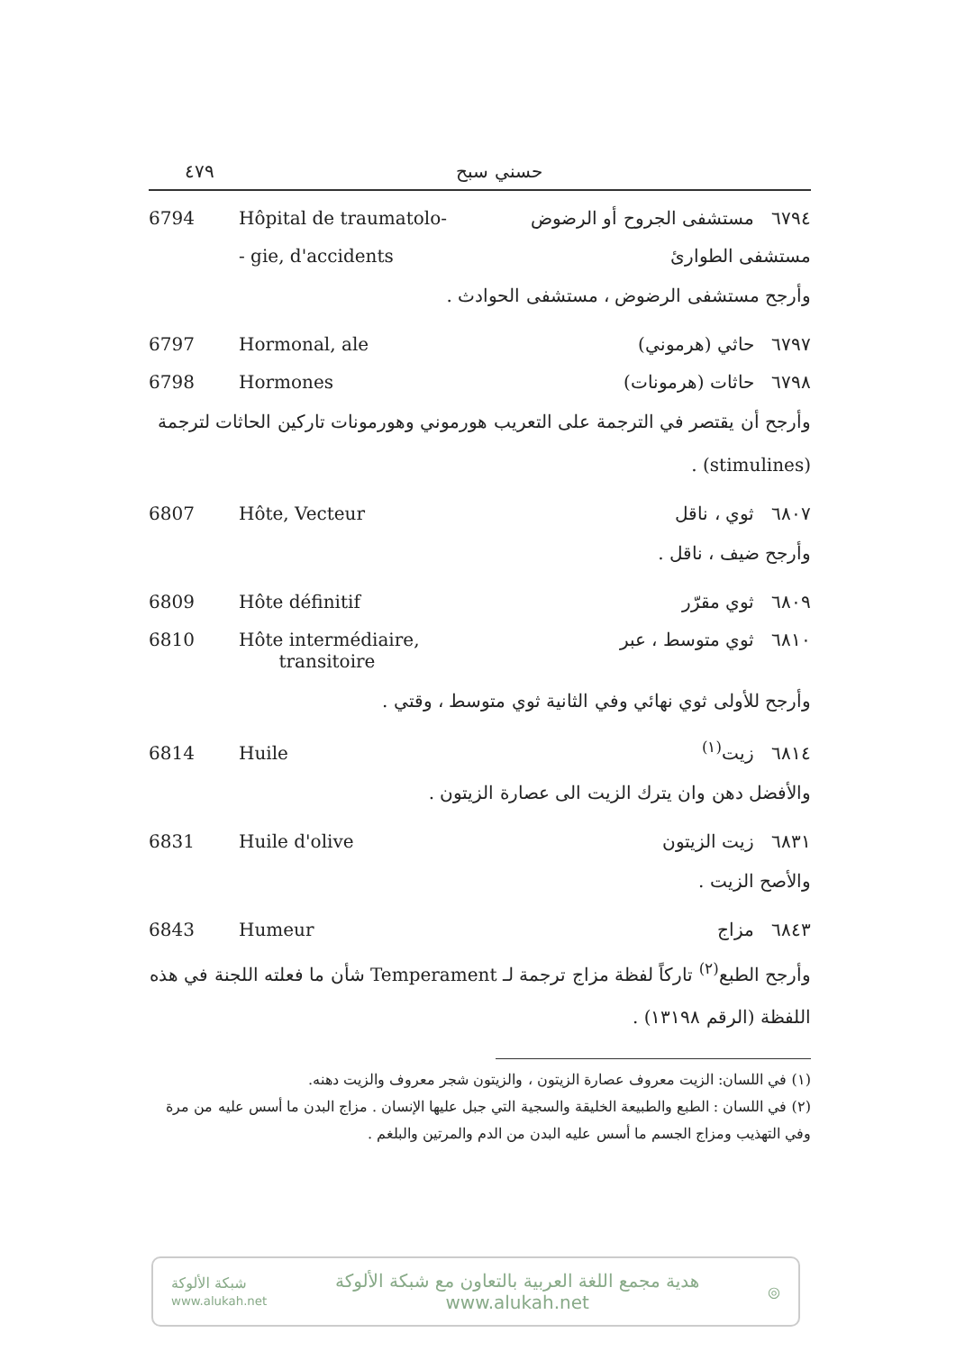٤٧٩ حسني سبح
6794 Hôpital de traumatolo- ٦٧٩٤ مستشفى الجروح أو الرضوض
- gie, d'accidents مستشفى الطوارئ
وأرجح مستشفى الرضوض ، مستشفى الحوادث .
6797 Hormonal, ale ٦٧٩٧ حاثي (هرموني)
6798 Hormones ٦٧٩٨ حاثات (هرمونات)
وأرجح أن يقتصر في الترجمة على التعريب هورموني وهورمونات تاركين الحاثات لترجمة (stimulines) .
6807 Hôte, Vecteur ٦٨٠٧ ثوي ، ناقل
وأرجح ضيف ، ناقل .
6809 Hôte définitif ٦٨٠٩ ثوي مقرّر
6810 Hôte intermédiaire,
transitoire ٦٨١٠ ثوي متوسط ، عبر
وأرجح للأولى ثوي نهائي وفي الثانية ثوي متوسط ، وقتي .
6814 Huile ٦٨١٤ زيت<sup>(١)</sup>
والأفضل دهن وان يترك الزيت الى عصارة الزيتون .
6831 Huile d'olive ٦٨٣١ زيت الزيتون
والأصح الزيت .
6843 Humeur ٦٨٤٣ مزاج
وأرجح الطبع<sup>(٢)</sup> تاركاً لفظة مزاج ترجمة لـ Temperament شأن ما فعلته اللجنة في هذه اللفظة (الرقم ١٣١٩٨) .
(١) في اللسان: الزيت معروف عصارة الزيتون ، والزيتون شجر معروف والزيت دهنه.
(٢) في اللسان : الطبع والطبيعة الخليقة والسجية التي جبل عليها الإنسان . مزاج البدن ما أسس عليه من مرة وفي التهذيب ومزاج الجسم ما أسس عليه البدن من الدم والمرتين والبلغم .
شبكة الألوكة
www.alukah.net
هدية مجمع اللغة العربية بالتعاون مع شبكة الألوكة
www.alukah.net
◎